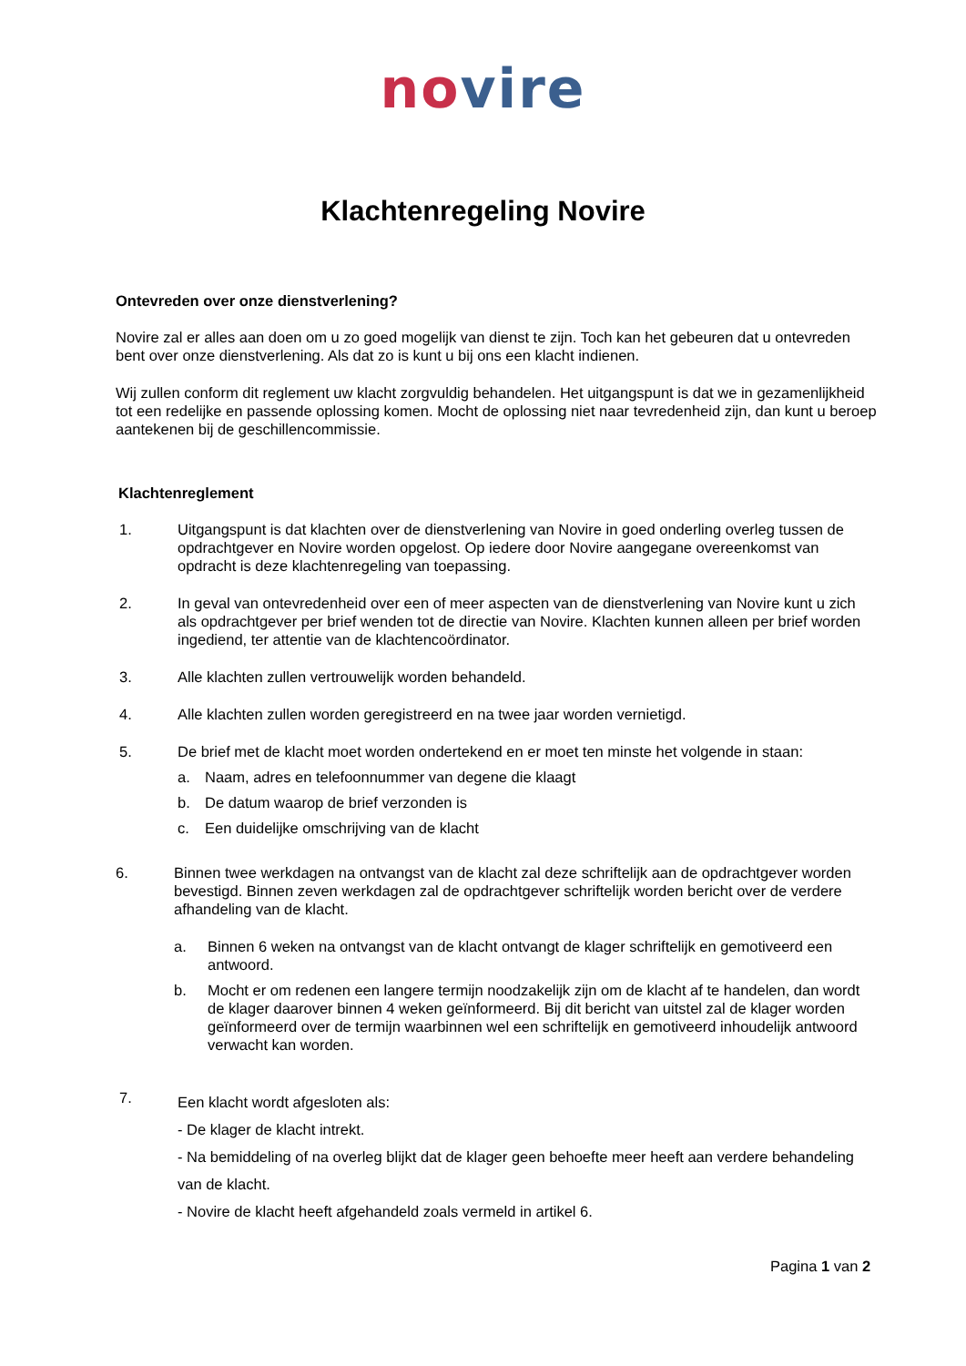no vire
Klachtenregeling Novire
Ontevreden over onze dienstverlening?
Novire zal er alles aan doen om u zo goed mogelijk van dienst te zijn. Toch kan het gebeuren dat u ontevreden bent over onze dienstverlening. Als dat zo is kunt u bij ons een klacht indienen.
Wij zullen conform dit reglement uw klacht zorgvuldig behandelen. Het uitgangspunt is dat we in gezamenlijkheid tot een redelijke en passende oplossing komen. Mocht de oplossing niet naar tevredenheid zijn, dan kunt u beroep aantekenen bij de geschillencommissie.
Klachtenreglement
1. Uitgangspunt is dat klachten over de dienstverlening van Novire in goed onderling overleg tussen de opdrachtgever en Novire worden opgelost. Op iedere door Novire aangegane overeenkomst van opdracht is deze klachtenregeling van toepassing.
2. In geval van ontevredenheid over een of meer aspecten van de dienstverlening van Novire kunt u zich als opdrachtgever per brief wenden tot de directie van Novire. Klachten kunnen alleen per brief worden ingediend, ter attentie van de klachtencoördinator.
3. Alle klachten zullen vertrouwelijk worden behandeld.
4. Alle klachten zullen worden geregistreerd en na twee jaar worden vernietigd.
5. De brief met de klacht moet worden ondertekend en er moet ten minste het volgende in staan:
a. Naam, adres en telefoonnummer van degene die klaagt
b. De datum waarop de brief verzonden is
c. Een duidelijke omschrijving van de klacht
6. Binnen twee werkdagen na ontvangst van de klacht zal deze schriftelijk aan de opdrachtgever worden bevestigd. Binnen zeven werkdagen zal de opdrachtgever schriftelijk worden bericht over de verdere afhandeling van de klacht.
a. Binnen 6 weken na ontvangst van de klacht ontvangt de klager schriftelijk en gemotiveerd een antwoord.
b. Mocht er om redenen een langere termijn noodzakelijk zijn om de klacht af te handelen, dan wordt de klager daarover binnen 4 weken geïnformeerd. Bij dit bericht van uitstel zal de klager worden geïnformeerd over de termijn waarbinnen wel een schriftelijk en gemotiveerd inhoudelijk antwoord verwacht kan worden.
7.
Een klacht wordt afgesloten als:
- De klager de klacht intrekt.
- Na bemiddeling of na overleg blijkt dat de klager geen behoefte meer heeft aan verdere behandeling van de klacht.
- Novire de klacht heeft afgehandeld zoals vermeld in artikel 6.
Pagina 1 van 2